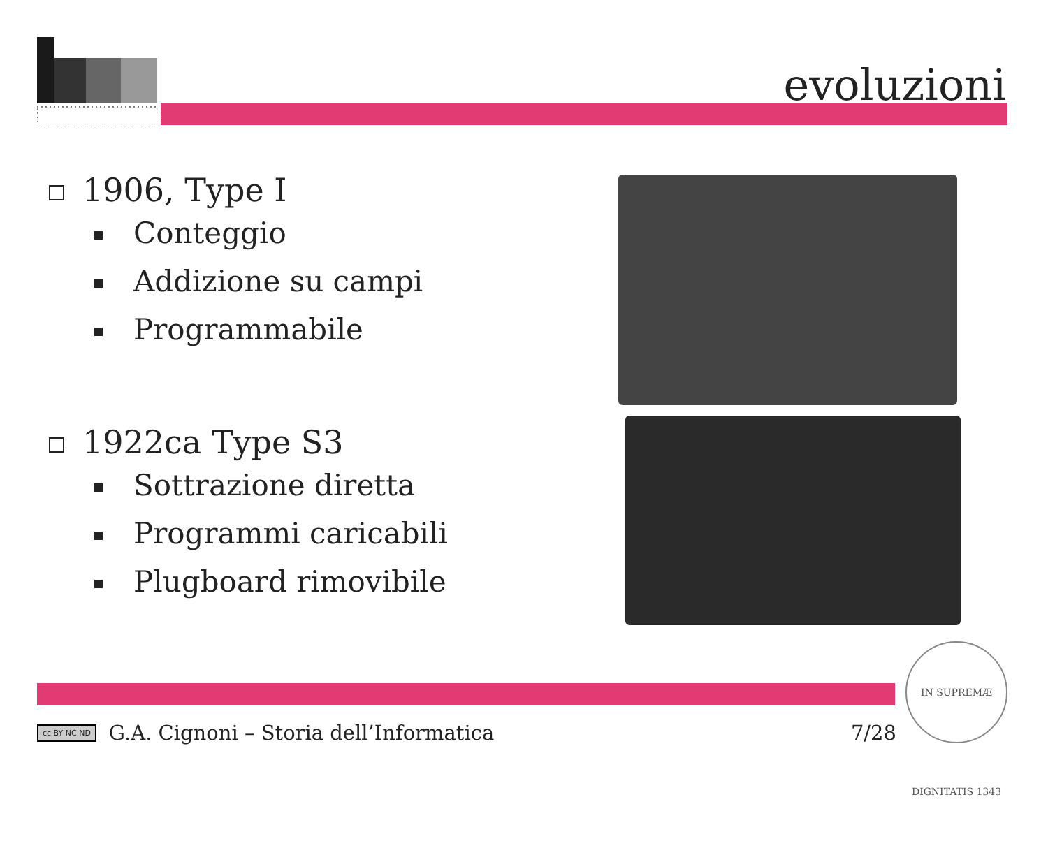evoluzioni
1906, Type I
Conteggio
Addizione su campi
Programmabile
1922ca Type S3
Sottrazione diretta
Programmi caricabili
Plugboard rimovibile
cc BY NC ND G.A. Cignoni – Storia dell’Informatica 7/28
IN SUPREMÆ DIGNITATIS 1343